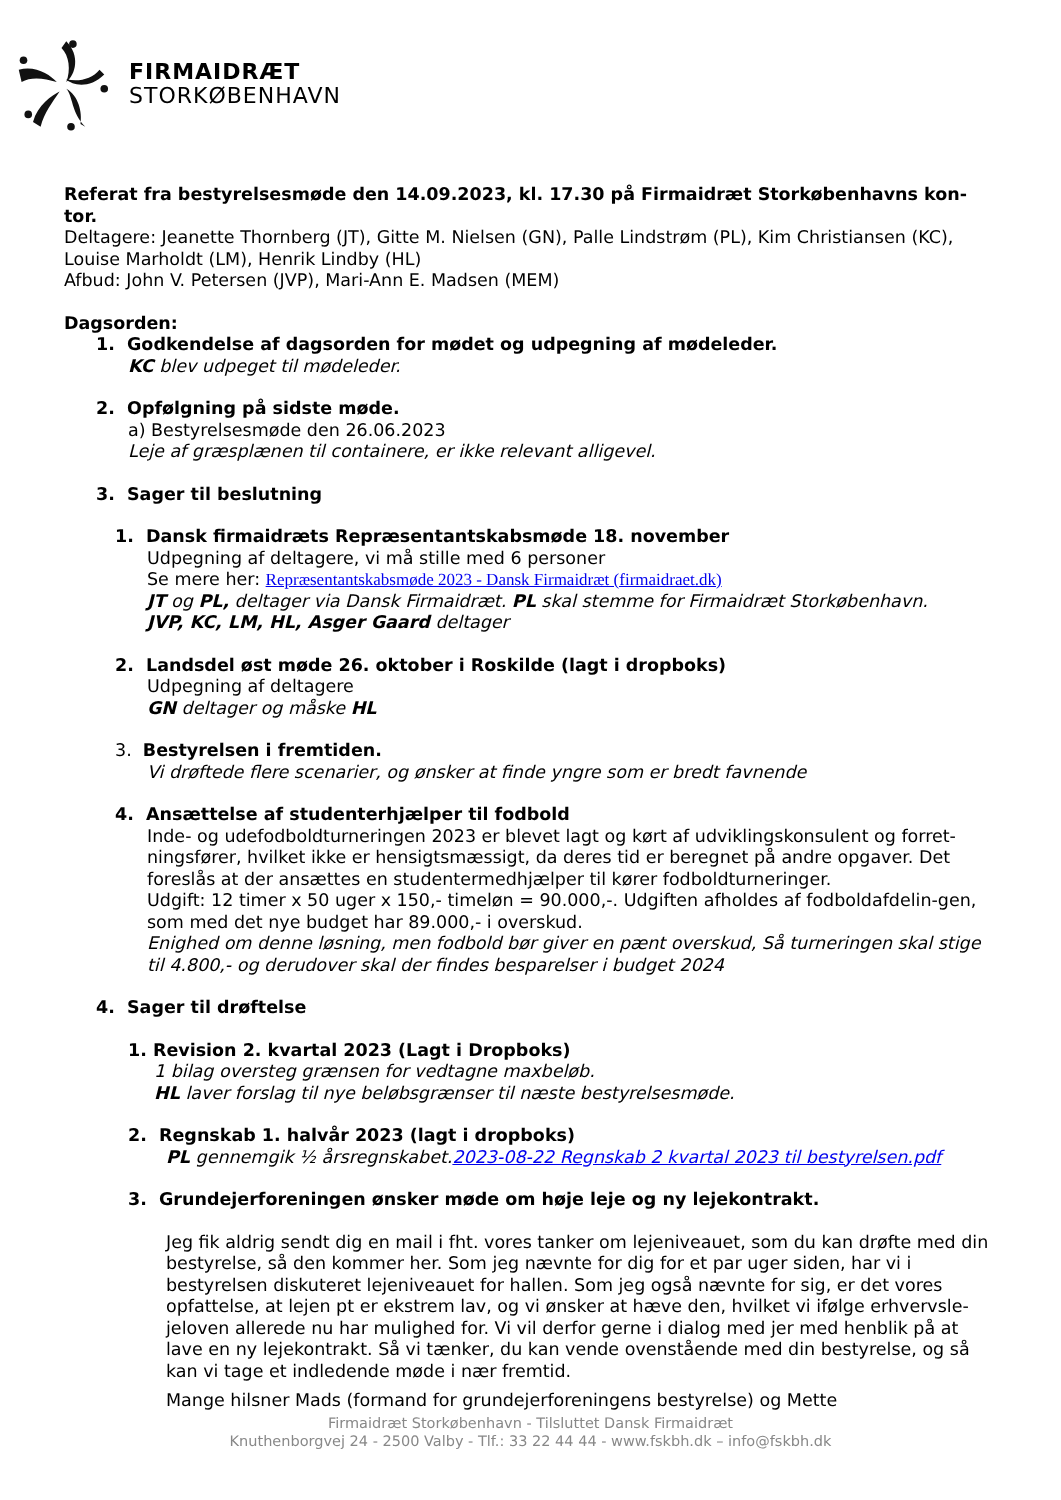FIRMAIDRÆT
STORKØBENHAVN
Referat fra bestyrelsesmøde den 14.09.2023, kl. 17.30 på Firmaidræt Storkøbenhavns kon-tor.
Deltagere: Jeanette Thornberg (JT), Gitte M. Nielsen (GN), Palle Lindstrøm (PL), Kim Christiansen (KC), Louise Marholdt (LM), Henrik Lindby (HL)
Afbud: John V. Petersen (JVP), Mari-Ann E. Madsen (MEM)
Dagsorden:
1. Godkendelse af dagsorden for mødet og udpegning af mødeleder.
KC blev udpeget til mødeleder.
2. Opfølgning på sidste møde.
a) Bestyrelsesmøde den 26.06.2023
Leje af græsplænen til containere, er ikke relevant alligevel.
3. Sager til beslutning
1. Dansk firmaidræts Repræsentantskabsmøde 18. november
Udpegning af deltagere, vi må stille med 6 personer
Se mere her: Repræsentantskabsmøde 2023 - Dansk Firmaidræt (firmaidraet.dk)
JT og PL, deltager via Dansk Firmaidræt. PL skal stemme for Firmaidræt Storkøbenhavn.
JVP, KC, LM, HL, Asger Gaard deltager
2. Landsdel øst møde 26. oktober i Roskilde (lagt i dropboks)
Udpegning af deltagere
GN deltager og måske HL
3. Bestyrelsen i fremtiden.
Vi drøftede flere scenarier, og ønsker at finde yngre som er bredt favnende
4. Ansættelse af studenterhjælper til fodbold
Inde- og udefodboldturneringen 2023 er blevet lagt og kørt af udviklingskonsulent og forret-ningsfører, hvilket ikke er hensigtsmæssigt, da deres tid er beregnet på andre opgaver. Det foreslås at der ansættes en studentermedhjælper til kører fodboldturneringer.
Udgift: 12 timer x 50 uger x 150,- timeløn = 90.000,-. Udgiften afholdes af fodboldafdelin-gen, som med det nye budget har 89.000,- i overskud.
Enighed om denne løsning, men fodbold bør giver en pænt overskud, Så turneringen skal stige til 4.800,- og derudover skal der findes besparelser i budget 2024
4. Sager til drøftelse
1. Revision 2. kvartal 2023 (Lagt i Dropboks)
1 bilag oversteg grænsen for vedtagne maxbeløb.
HL laver forslag til nye beløbsgrænser til næste bestyrelsesmøde.
2. Regnskab 1. halvår 2023 (lagt i dropboks)
PL gennemgik ½ årsregnskabet.2023-08-22 Regnskab 2 kvartal 2023 til bestyrelsen.pdf
3. Grundejerforeningen ønsker møde om høje leje og ny lejekontrakt.
Jeg fik aldrig sendt dig en mail i fht. vores tanker om lejeniveauet, som du kan drøfte med din bestyrelse, så den kommer her. Som jeg nævnte for dig for et par uger siden, har vi i bestyrelsen diskuteret lejeniveauet for hallen. Som jeg også nævnte for sig, er det vores opfattelse, at lejen pt er ekstrem lav, og vi ønsker at hæve den, hvilket vi ifølge erhvervsle-jeloven allerede nu har mulighed for. Vi vil derfor gerne i dialog med jer med henblik på at lave en ny lejekontrakt. Så vi tænker, du kan vende ovenstående med din bestyrelse, og så kan vi tage et indledende møde i nær fremtid.
Mange hilsner Mads (formand for grundejerforeningens bestyrelse) og Mette
Firmaidræt Storkøbenhavn - Tilsluttet Dansk Firmaidræt
Knuthenborgvej 24 - 2500 Valby - Tlf.: 33 22 44 44 - www.fskbh.dk – info@fskbh.dk